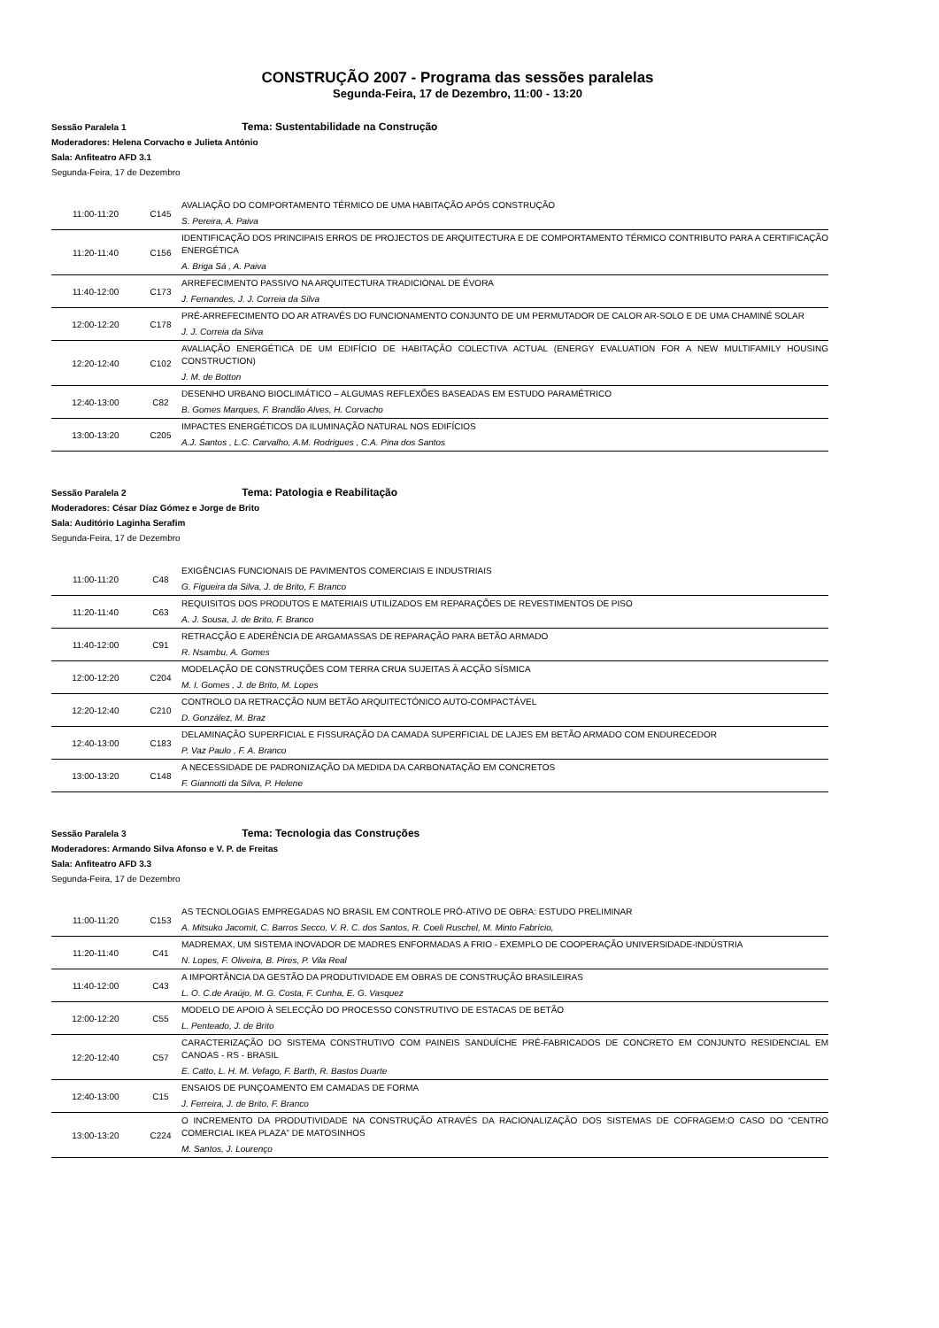CONSTRUÇÃO 2007 - Programa das sessões paralelas
Segunda-Feira, 17 de Dezembro, 11:00 - 13:20
Sessão Paralela 1 Tema: Sustentabilidade na Construção
Moderadores: Helena Corvacho e Julieta António
Sala: Anfiteatro AFD 3.1
Segunda-Feira, 17 de Dezembro
| 11:00-11:20 | C145 | AVALIAÇÃO DO COMPORTAMENTO TÉRMICO DE UMA HABITAÇÃO APÓS CONSTRUÇÃO S. Pereira, A. Paiva |
| 11:20-11:40 | C156 | IDENTIFICAÇÃO DOS PRINCIPAIS ERROS DE PROJECTOS DE ARQUITECTURA E DE COMPORTAMENTO TÉRMICO CONTRIBUTO PARA A CERTIFICAÇÃO ENERGÉTICA A. Briga Sá , A. Paiva |
| 11:40-12:00 | C173 | ARREFECIMENTO PASSIVO NA ARQUITECTURA TRADICIONAL DE ÉVORA J. Fernandes, J. J. Correia da Silva |
| 12:00-12:20 | C178 | PRÉ-ARREFECIMENTO DO AR ATRAVÉS DO FUNCIONAMENTO CONJUNTO DE UM PERMUTADOR DE CALOR AR-SOLO E DE UMA CHAMINÉ SOLAR J. J. Correia da Silva |
| 12:20-12:40 | C102 | AVALIAÇÃO ENERGÉTICA DE UM EDIFÍCIO DE HABITAÇÃO COLECTIVA ACTUAL (ENERGY EVALUATION FOR A NEW MULTIFAMILY HOUSING CONSTRUCTION) J. M. de Botton |
| 12:40-13:00 | C82 | DESENHO URBANO BIOCLIMÁTICO – ALGUMAS REFLEXÕES BASEADAS EM ESTUDO PARAMÉTRICO B. Gomes Marques, F. Brandão Alves, H. Corvacho |
| 13:00-13:20 | C205 | IMPACTES ENERGÉTICOS DA ILUMINAÇÃO NATURAL NOS EDIFÍCIOS A.J. Santos , L.C. Carvalho, A.M. Rodrigues , C.A. Pina dos Santos |
Sessão Paralela 2 Tema: Patologia e Reabilitação
Moderadores: César Díaz Gómez e Jorge de Brito
Sala: Auditório Laginha Serafim
Segunda-Feira, 17 de Dezembro
| 11:00-11:20 | C48 | EXIGÊNCIAS FUNCIONAIS DE PAVIMENTOS COMERCIAIS E INDUSTRIAIS G. Figueira da Silva, J. de Brito, F. Branco |
| 11:20-11:40 | C63 | REQUISITOS DOS PRODUTOS E MATERIAIS UTILIZADOS EM REPARAÇÕES DE REVESTIMENTOS DE PISO A. J. Sousa, J. de Brito, F. Branco |
| 11:40-12:00 | C91 | RETRACÇÃO E ADERÊNCIA DE ARGAMASSAS DE REPARAÇÃO PARA BETÃO ARMADO R. Nsambu, A. Gomes |
| 12:00-12:20 | C204 | MODELAÇÃO DE CONSTRUÇÕES COM TERRA CRUA SUJEITAS À ACÇÃO SÍSMICA M. I. Gomes , J. de Brito, M. Lopes |
| 12:20-12:40 | C210 | CONTROLO DA RETRACÇÃO NUM BETÃO ARQUITECTÓNICO AUTO-COMPACTÁVEL D. González, M. Braz |
| 12:40-13:00 | C183 | DELAMINAÇÃO SUPERFICIAL E FISSURAÇÃO DA CAMADA SUPERFICIAL DE LAJES EM BETÃO ARMADO COM ENDURECEDOR P. Vaz Paulo , F. A. Branco |
| 13:00-13:20 | C148 | A NECESSIDADE DE PADRONIZAÇÃO DA MEDIDA DA CARBONATAÇÃO EM CONCRETOS F. Giannotti da Silva, P. Helene |
Sessão Paralela 3 Tema: Tecnologia das Construções
Moderadores: Armando Silva Afonso e V. P. de Freitas
Sala: Anfiteatro AFD 3.3
Segunda-Feira, 17 de Dezembro
| 11:00-11:20 | C153 | AS TECNOLOGIAS EMPREGADAS NO BRASIL EM CONTROLE PRÓ-ATIVO DE OBRA: ESTUDO PRELIMINAR A. Mitsuko Jacomit, C. Barros Secco, V. R. C. dos Santos, R. Coeli Ruschel, M. Minto Fabrício, |
| 11:20-11:40 | C41 | MADREMAX, UM SISTEMA INOVADOR DE MADRES ENFORMADAS A FRIO - EXEMPLO DE COOPERAÇÃO UNIVERSIDADE-INDÚSTRIA N. Lopes, F. Oliveira, B. Pires, P. Vila Real |
| 11:40-12:00 | C43 | A IMPORTÂNCIA DA GESTÃO DA PRODUTIVIDADE EM OBRAS DE CONSTRUÇÃO BRASILEIRAS L. O. C.de Araújo, M. G. Costa, F. Cunha, E. G. Vasquez |
| 12:00-12:20 | C55 | MODELO DE APOIO À SELECÇÃO DO PROCESSO CONSTRUTIVO DE ESTACAS DE BETÃO L. Penteado, J. de Brito |
| 12:20-12:40 | C57 | CARACTERIZAÇÃO DO SISTEMA CONSTRUTIVO COM PAINEIS SANDUÍCHE PRÉ-FABRICADOS DE CONCRETO EM CONJUNTO RESIDENCIAL EM CANOAS - RS - BRASIL E. Catto, L. H. M. Vefago, F. Barth, R. Bastos Duarte |
| 12:40-13:00 | C15 | ENSAIOS DE PUNÇOAMENTO EM CAMADAS DE FORMA J. Ferreira, J. de Brito, F. Branco |
| 13:00-13:20 | C224 | O INCREMENTO DA PRODUTIVIDADE NA CONSTRUÇÃO ATRAVÉS DA RACIONALIZAÇÃO DOS SISTEMAS DE COFRAGEM:O CASO DO “CENTRO COMERCIAL IKEA PLAZA” DE MATOSINHOS M. Santos, J. Lourenço |